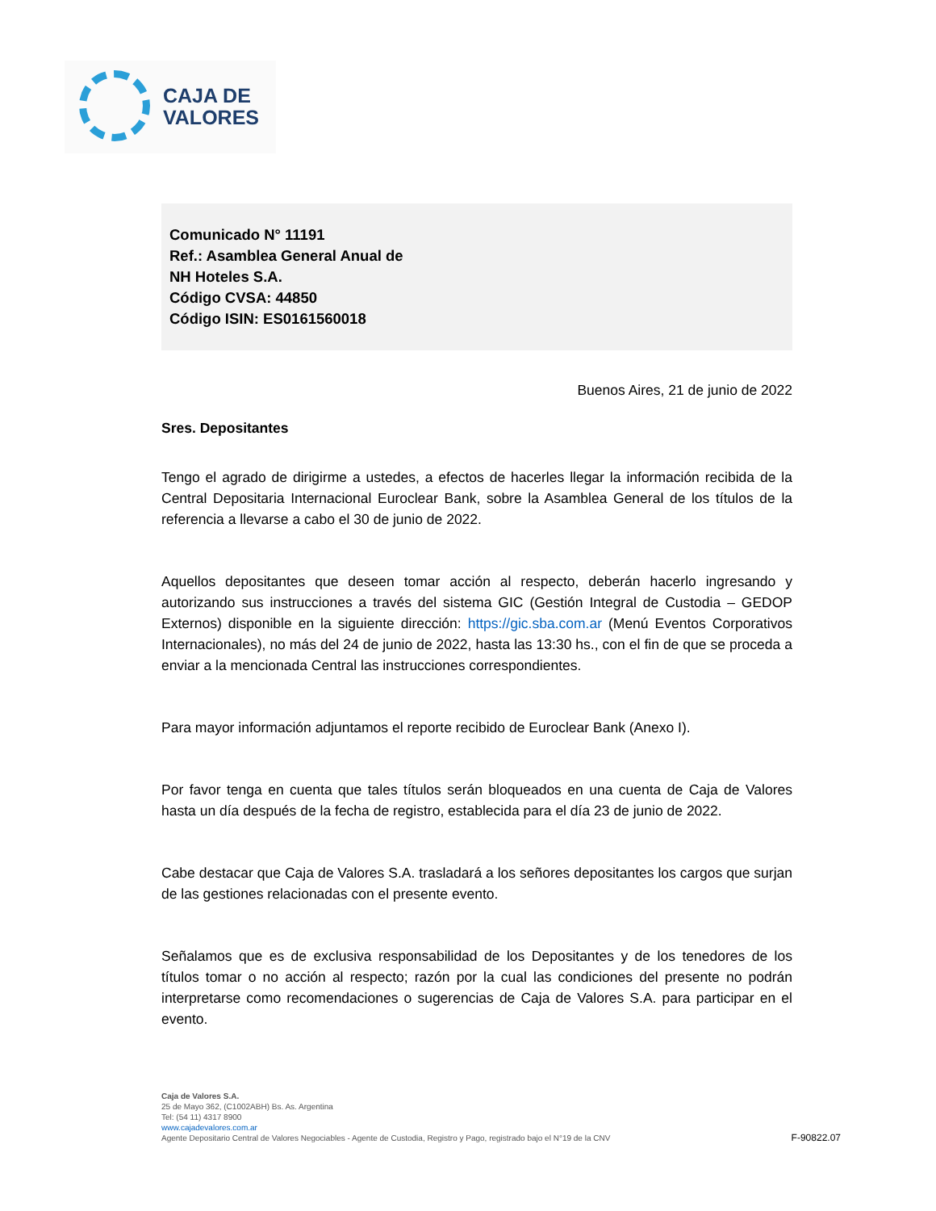CAJA DE
VALORES
Comunicado N° 11191
Ref.: Asamblea General Anual de
NH Hoteles S.A.
Código CVSA: 44850
Código ISIN: ES0161560018
Buenos Aires, 21 de junio de 2022
Sres. Depositantes
Tengo el agrado de dirigirme a ustedes, a efectos de hacerles llegar la información recibida de la Central Depositaria Internacional Euroclear Bank, sobre la Asamblea General de los títulos de la referencia a llevarse a cabo el 30 de junio de 2022.
Aquellos depositantes que deseen tomar acción al respecto, deberán hacerlo ingresando y autorizando sus instrucciones a través del sistema GIC (Gestión Integral de Custodia – GEDOP Externos) disponible en la siguiente dirección: https://gic.sba.com.ar (Menú Eventos Corporativos Internacionales), no más del 24 de junio de 2022, hasta las 13:30 hs., con el fin de que se proceda a enviar a la mencionada Central las instrucciones correspondientes.
Para mayor información adjuntamos el reporte recibido de Euroclear Bank (Anexo I).
Por favor tenga en cuenta que tales títulos serán bloqueados en una cuenta de Caja de Valores hasta un día después de la fecha de registro, establecida para el día 23 de junio de 2022.
Cabe destacar que Caja de Valores S.A. trasladará a los señores depositantes los cargos que surjan de las gestiones relacionadas con el presente evento.
Señalamos que es de exclusiva responsabilidad de los Depositantes y de los tenedores de los títulos tomar o no acción al respecto; razón por la cual las condiciones del presente no podrán interpretarse como recomendaciones o sugerencias de Caja de Valores S.A. para participar en el evento.
Caja de Valores S.A.
25 de Mayo 362, (C1002ABH) Bs. As. Argentina
Tel: (54 11) 4317 8900
www.cajadevalores.com.ar
Agente Depositario Central de Valores Negociables - Agente de Custodia, Registro y Pago, registrado bajo el N°19 de la CNV
F-90822.07